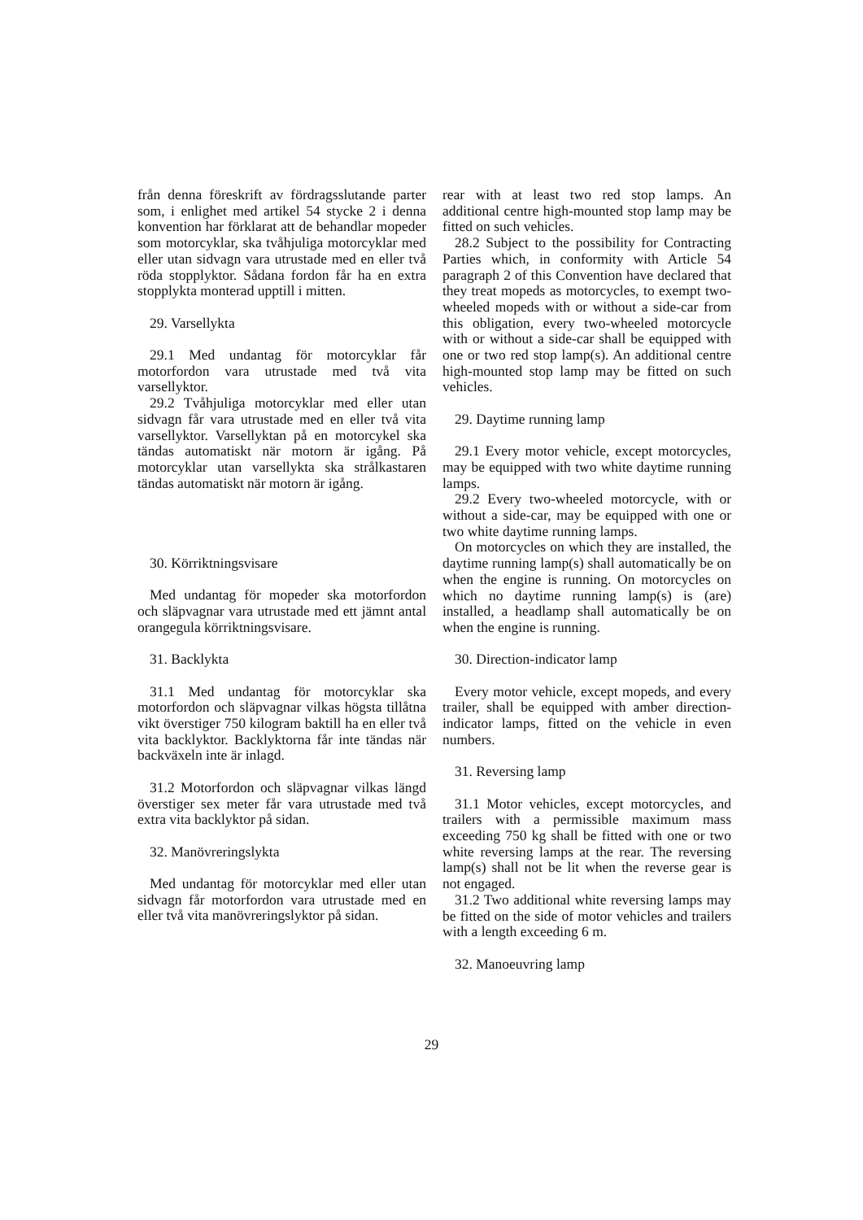från denna föreskrift av fördragsslutande parter som, i enlighet med artikel 54 stycke 2 i denna konvention har förklarat att de behandlar mopeder som motorcyklar, ska tvåhjuliga motorcyklar med eller utan sidvagn vara utrustade med en eller två röda stopplyktor. Sådana fordon får ha en extra stopplykta monterad upptill i mitten.
29. Varsellykta
29.1 Med undantag för motorcyklar får motorfordon vara utrustade med två vita varsellyktor.
29.2 Tvåhjuliga motorcyklar med eller utan sidvagn får vara utrustade med en eller två vita varsellyktor. Varsellyktan på en motorcykel ska tändas automatiskt när motorn är igång. På motorcyklar utan varsellykta ska strålkastaren tändas automatiskt när motorn är igång.
30. Körriktningsvisare
Med undantag för mopeder ska motorfordon och släpvagnar vara utrustade med ett jämnt antal orangegula körriktningsvisare.
31. Backlykta
31.1 Med undantag för motorcyklar ska motorfordon och släpvagnar vilkas högsta tillåtna vikt överstiger 750 kilogram baktill ha en eller två vita backlyktor. Backlyktorna får inte tändas när backväxeln inte är inlagd.
31.2 Motorfordon och släpvagnar vilkas längd överstiger sex meter får vara utrustade med två extra vita backlyktor på sidan.
32. Manövreringslykta
Med undantag för motorcyklar med eller utan sidvagn får motorfordon vara utrustade med en eller två vita manövreringslyktor på sidan.
rear with at least two red stop lamps. An additional centre high-mounted stop lamp may be fitted on such vehicles.
28.2 Subject to the possibility for Contracting Parties which, in conformity with Article 54 paragraph 2 of this Convention have declared that they treat mopeds as motorcycles, to exempt two-wheeled mopeds with or without a side-car from this obligation, every two-wheeled motorcycle with or without a side-car shall be equipped with one or two red stop lamp(s). An additional centre high-mounted stop lamp may be fitted on such vehicles.
29. Daytime running lamp
29.1 Every motor vehicle, except motorcycles, may be equipped with two white daytime running lamps.
29.2 Every two-wheeled motorcycle, with or without a side-car, may be equipped with one or two white daytime running lamps.
On motorcycles on which they are installed, the daytime running lamp(s) shall automatically be on when the engine is running. On motorcycles on which no daytime running lamp(s) is (are) installed, a headlamp shall automatically be on when the engine is running.
30. Direction-indicator lamp
Every motor vehicle, except mopeds, and every trailer, shall be equipped with amber direction-indicator lamps, fitted on the vehicle in even numbers.
31. Reversing lamp
31.1 Motor vehicles, except motorcycles, and trailers with a permissible maximum mass exceeding 750 kg shall be fitted with one or two white reversing lamps at the rear. The reversing lamp(s) shall not be lit when the reverse gear is not engaged.
31.2 Two additional white reversing lamps may be fitted on the side of motor vehicles and trailers with a length exceeding 6 m.
32. Manoeuvring lamp
29